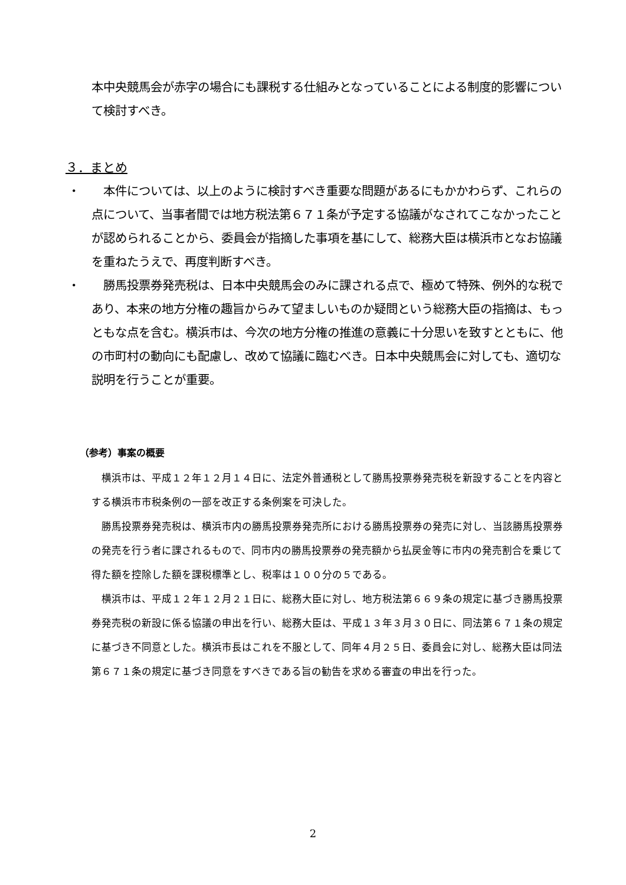本中央競馬会が赤字の場合にも課税する仕組みとなっていることによる制度的影響について検討すべき。
３．まとめ
・ 　本件については、以上のように検討すべき重要な問題があるにもかかわらず、これらの点について、当事者間では地方税法第６７１条が予定する協議がなされてこなかったことが認められることから、委員会が指摘した事項を基にして、総務大臣は横浜市となお協議を重ねたうえで、再度判断すべき。
・ 　勝馬投票券発売税は、日本中央競馬会のみに課される点で、極めて特殊、例外的な税であり、本来の地方分権の趣旨からみて望ましいものか疑問という総務大臣の指摘は、もっともな点を含む。横浜市は、今次の地方分権の推進の意義に十分思いを致すとともに、他の市町村の動向にも配慮し、改めて協議に臨むべき。日本中央競馬会に対しても、適切な説明を行うことが重要。
（参考）事案の概要
　横浜市は、平成１２年１２月１４日に、法定外普通税として勝馬投票券発売税を新設することを内容とする横浜市市税条例の一部を改正する条例案を可決した。
　勝馬投票券発売税は、横浜市内の勝馬投票券発売所における勝馬投票券の発売に対し、当該勝馬投票券の発売を行う者に課されるもので、同市内の勝馬投票券の発売額から払戻金等に市内の発売割合を乗じて得た額を控除した額を課税標準とし、税率は１００分の５である。
　横浜市は、平成１２年１２月２１日に、総務大臣に対し、地方税法第６６９条の規定に基づき勝馬投票券発売税の新設に係る協議の申出を行い、総務大臣は、平成１３年３月３０日に、同法第６７１条の規定に基づき不同意とした。横浜市長はこれを不服として、同年４月２５日、委員会に対し、総務大臣は同法第６７１条の規定に基づき同意をすべきである旨の勧告を求める審査の申出を行った。
2